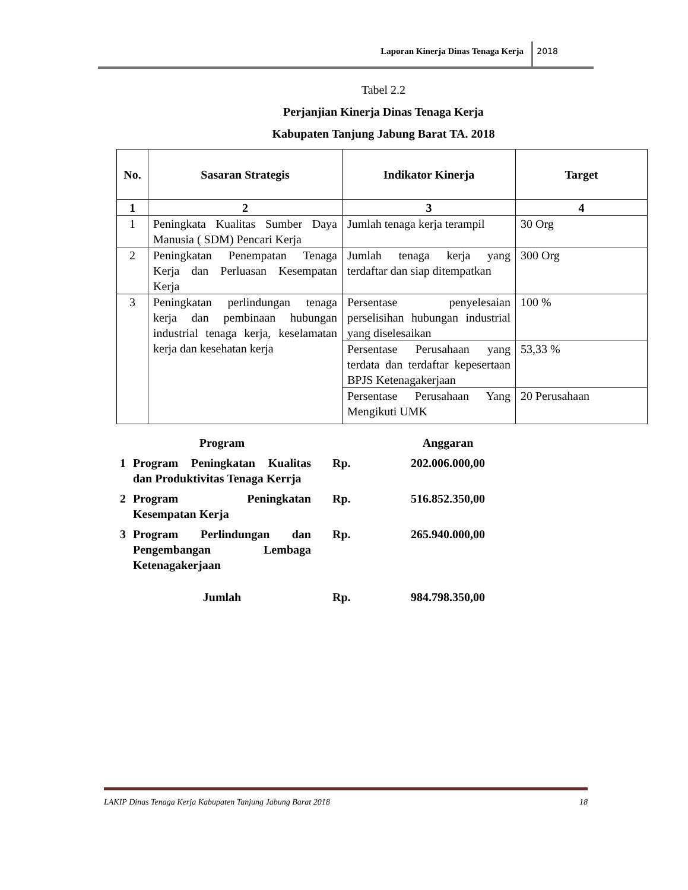Laporan Kinerja Dinas Tenaga Kerja
2018
Tabel 2.2
Perjanjian Kinerja Dinas Tenaga Kerja
Kabupaten Tanjung Jabung Barat TA. 2018
| No. | Sasaran Strategis | Indikator Kinerja | Target |
| --- | --- | --- | --- |
| 1 | 2 | 3 | 4 |
| 1 | Peningkata Kualitas Sumber Daya Manusia ( SDM) Pencari Kerja | Jumlah tenaga kerja terampil | 30 Org |
| 2 | Peningkatan Penempatan Tenaga Kerja dan Perluasan Kesempatan Kerja | Jumlah tenaga kerja yang terdaftar dan siap ditempatkan | 300 Org |
| 3 | Peningkatan perlindungan tenaga kerja dan pembinaan hubungan industrial tenaga kerja, keselamatan kerja dan kesehatan kerja | Persentase penyelesaian perselisihan hubungan industrial yang diselesaikan | 100 % |
| | | Persentase Perusahaan yang terdata dan terdaftar kepesertaan BPJS Ketenagakerjaan | 53,33 % |
| | | Persentase Perusahaan Yang Mengikuti UMK | 20 Perusahaan |
| | Program | | Anggaran |
| 1 | Program Peningkatan Kualitas dan Produktivitas Tenaga Kerrja | Rp. | 202.006.000,00 |
| 2 | Program Peningkatan Kesempatan Kerja | Rp. | 516.852.350,00 |
| 3 | Program Perlindungan dan Pengembangan Lembaga Ketenagakerjaan | Rp. | 265.940.000,00 |
| | Jumlah | Rp. | 984.798.350,00 |
LAKIP Dinas Tenaga Kerja Kabupaten Tanjung Jabung Barat 2018 18